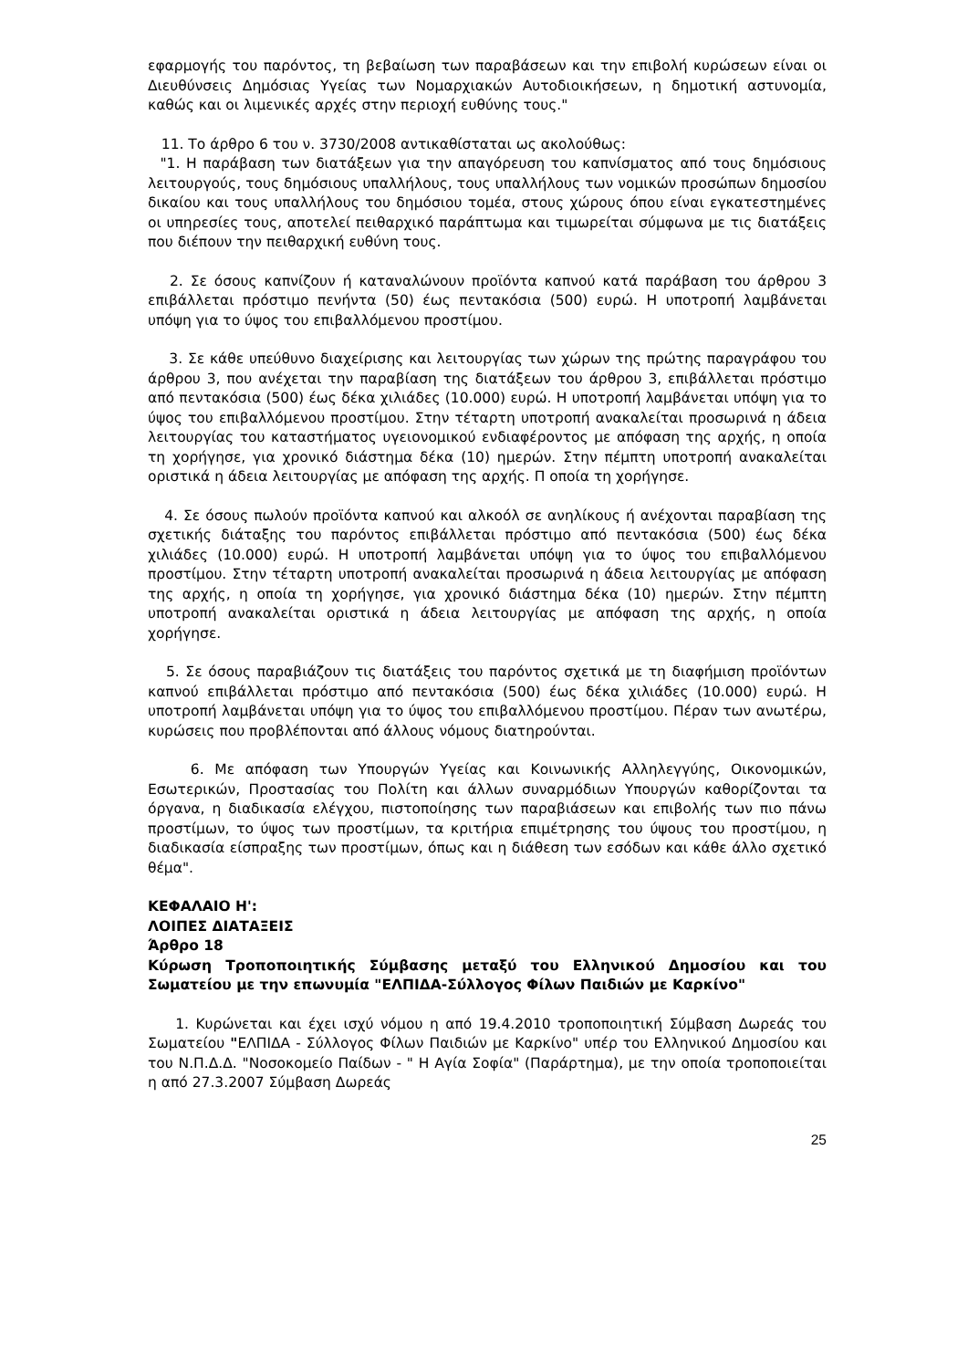εφαρμογής του παρόντος, τη βεβαίωση των παραβάσεων και την επιβολή κυρώσεων είναι οι Διευθύνσεις Δημόσιας Υγείας των Νομαρχιακών Αυτοδιοικήσεων, η δημοτική αστυνομία, καθώς και οι λιμενικές αρχές στην περιοχή ευθύνης τους."
11. Το άρθρο 6 του ν. 3730/2008 αντικαθίσταται ως ακολούθως:
"1. Η παράβαση των διατάξεων για την απαγόρευση του καπνίσματος από τους δημόσιους λειτουργούς, τους δημόσιους υπαλλήλους, τους υπαλλήλους των νομικών προσώπων δημοσίου δικαίου και τους υπαλλήλους του δημόσιου τομέα, στους χώρους όπου είναι εγκατεστημένες οι υπηρεσίες τους, αποτελεί πειθαρχικό παράπτωμα και τιμωρείται σύμφωνα με τις διατάξεις που διέπουν την πειθαρχική ευθύνη τους.
2. Σε όσους καπνίζουν ή καταναλώνουν προϊόντα καπνού κατά παράβαση του άρθρου 3 επιβάλλεται πρόστιμο πενήντα (50) έως πεντακόσια (500) ευρώ. Η υποτροπή λαμβάνεται υπόψη για το ύψος του επιβαλλόμενου προστίμου.
3. Σε κάθε υπεύθυνο διαχείρισης και λειτουργίας των χώρων της πρώτης παραγράφου του άρθρου 3, που ανέχεται την παραβίαση της διατάξεων του άρθρου 3, επιβάλλεται πρόστιμο από πεντακόσια (500) έως δέκα χιλιάδες (10.000) ευρώ. Η υποτροπή λαμβάνεται υπόψη για το ύψος του επιβαλλόμενου προστίμου. Στην τέταρτη υποτροπή ανακαλείται προσωρινά η άδεια λειτουργίας του καταστήματος υγειονομικού ενδιαφέροντος με απόφαση της αρχής, η οποία τη χορήγησε, για χρονικό διάστημα δέκα (10) ημερών. Στην πέμπτη υποτροπή ανακαλείται οριστικά η άδεια λειτουργίας με απόφαση της αρχής. Π οποία τη χορήγησε.
4. Σε όσους πωλούν προϊόντα καπνού και αλκοόλ σε ανηλίκους ή ανέχονται παραβίαση της σχετικής διάταξης του παρόντος επιβάλλεται πρόστιμο από πεντακόσια (500) έως δέκα χιλιάδες (10.000) ευρώ. Η υποτροπή λαμβάνεται υπόψη για το ύψος του επιβαλλόμενου προστίμου. Στην τέταρτη υποτροπή ανακαλείται προσωρινά η άδεια λειτουργίας με απόφαση της αρχής, η οποία τη χορήγησε, για χρονικό διάστημα δέκα (10) ημερών. Στην πέμπτη υποτροπή ανακαλείται οριστικά η άδεια λειτουργίας με απόφαση της αρχής, η οποία χορήγησε.
5. Σε όσους παραβιάζουν τις διατάξεις του παρόντος σχετικά με τη διαφήμιση προϊόντων καπνού επιβάλλεται πρόστιμο από πεντακόσια (500) έως δέκα χιλιάδες (10.000) ευρώ. Η υποτροπή λαμβάνεται υπόψη για το ύψος του επιβαλλόμενου προστίμου. Πέραν των ανωτέρω, κυρώσεις που προβλέπονται από άλλους νόμους διατηρούνται.
6. Με απόφαση των Υπουργών Υγείας και Κοινωνικής Αλληλεγγύης, Οικονομικών, Εσωτερικών, Προστασίας του Πολίτη και άλλων συναρμόδιων Υπουργών καθορίζονται τα όργανα, η διαδικασία ελέγχου, πιστοποίησης των παραβιάσεων και επιβολής των πιο πάνω προστίμων, το ύψος των προστίμων, τα κριτήρια επιμέτρησης του ύψους του προστίμου, η διαδικασία είσπραξης των προστίμων, όπως και η διάθεση των εσόδων και κάθε άλλο σχετικό θέμα".
ΚΕΦΑΛΑΙΟ Η':
ΛΟΙΠΕΣ ΔΙΑΤΑΞΕΙΣ
Άρθρο 18
Κύρωση Τροποποιητικής Σύμβασης μεταξύ του Ελληνικού Δημοσίου και του Σωματείου με την επωνυμία "ΕΛΠΙΔΑ-Σύλλογος Φίλων Παιδιών με Καρκίνο"
1. Κυρώνεται και έχει ισχύ νόμου η από 19.4.2010 τροποποιητική Σύμβαση Δωρεάς του Σωματείου "ΕΛΠΙΔΑ - Σύλλογος Φίλων Παιδιών με Καρκίνο" υπέρ του Ελληνικού Δημοσίου και του Ν.Π.Δ.Δ. "Νοσοκομείο Παίδων - " Η Αγία Σοφία" (Παράρτημα), με την οποία τροποποιείται η από 27.3.2007 Σύμβαση Δωρεάς
25